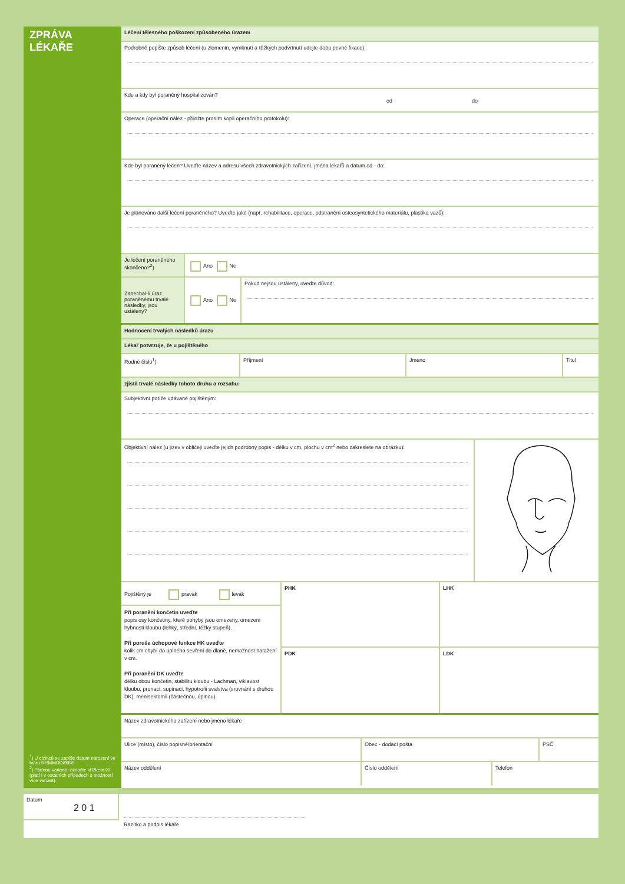ZPRÁVA
LÉKAŘE
<sup>1</sup>) U cizinců se zapíše datum narození ve tvaru RRMMDD/9999.
<sup>2</sup>) Platnou variantu označte křížkem ☒ (platí i v ostatních případech s možností více variant).
Léčení tělesného poškození způsobeného úrazem
Podrobně popište způsob léčení (u zlomenin, vymknutí a těžkých podvrtnutí udejte dobu pevné fixace):
Kde a kdy byl poraněný hospitalizován?
od do
Operace (operační nález - přiložte prosím kopii operačního protokolu):
Kde byl poraněný léčen? Uveďte název a adresu všech zdravotnických zařízení, jména lékařů a datum od - do:
Je plánováno další léčení poraněného? Uveďte jaké (např. rehabilitace, operace, odstranění osteosyntetického materiálu, plastika vazů):
Je léčení poraněného skončeno?<sup>2</sup>)
Ano Ne
Zanechal-li úraz poraněnému trvalé následky, jsou ustáleny?
Ano Ne
Pokud nejsou ustáleny, uveďte důvod:
Hodnocení trvalých následků úrazu
Lékař potvrzuje, že u pojištěného
Rodné číslo<sup>1</sup>) Příjmení Jméno Titul
zjistil trvalé následky tohoto druhu a rozsahu:
Subjektivní potíže udávané pojištěným:
Objektivní nález (u jizev v obličeji uveďte jejich podrobný popis - délku v cm, plochu v cm<sup>2</sup> nebo zakreslete na obrázku):
Pojištěný je pravák levák
Při poranění končetin uveďte
popis osy končetiny, které pohyby jsou omezeny, omezení hybnosti kloubu (lehký, střední, těžký stupeň).
Při poruše úchopové funkce HK uveďte
kolik cm chybí do úplného sevření do dlaně, nemožnost natažení v cm.
Při poranění DK uveďte
délku obou končetin, stabilitu kloubu - Lachman, viklavost kloubu, pronaci, supinaci, hypotrofii svalstva (srovnání s druhou DK), menisektomii (částečnou, úplnou)
PHK
LHK
PDK
LDK
Název zdravotnického zařízení nebo jméno lékaře
Ulice (místo), číslo popisné/orientační Obec - dodací pošta PSČ
Název oddělení Číslo oddělení Telefon
Datum
2 0 1
Razítko a podpis lékaře